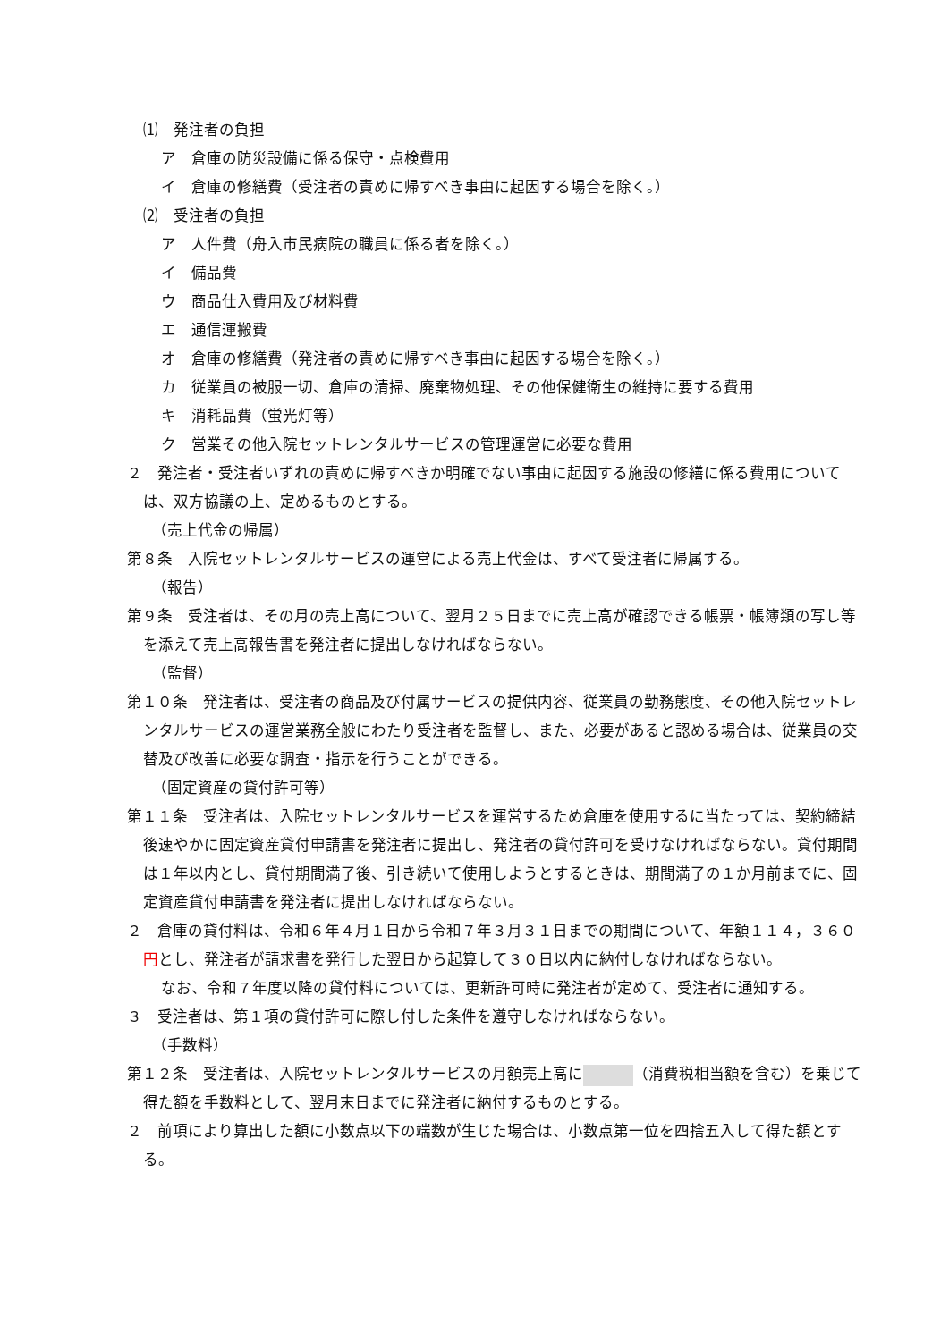⑴　発注者の負担
ア　倉庫の防災設備に係る保守・点検費用
イ　倉庫の修繕費（受注者の責めに帰すべき事由に起因する場合を除く。）
⑵　受注者の負担
ア　人件費（舟入市民病院の職員に係る者を除く。）
イ　備品費
ウ　商品仕入費用及び材料費
エ　通信運搬費
オ　倉庫の修繕費（発注者の責めに帰すべき事由に起因する場合を除く。）
カ　従業員の被服一切、倉庫の清掃、廃棄物処理、その他保健衛生の維持に要する費用
キ　消耗品費（蛍光灯等）
ク　営業その他入院セットレンタルサービスの管理運営に必要な費用
２　発注者・受注者いずれの責めに帰すべきか明確でない事由に起因する施設の修繕に係る費用については、双方協議の上、定めるものとする。
（売上代金の帰属）
第８条　入院セットレンタルサービスの運営による売上代金は、すべて受注者に帰属する。
（報告）
第９条　受注者は、その月の売上高について、翌月２５日までに売上高が確認できる帳票・帳簿類の写し等を添えて売上高報告書を発注者に提出しなければならない。
（監督）
第１０条　発注者は、受注者の商品及び付属サービスの提供内容、従業員の勤務態度、その他入院セットレンタルサービスの運営業務全般にわたり受注者を監督し、また、必要があると認める場合は、従業員の交替及び改善に必要な調査・指示を行うことができる。
（固定資産の貸付許可等）
第１１条　受注者は、入院セットレンタルサービスを運営するため倉庫を使用するに当たっては、契約締結後速やかに固定資産貸付申請書を発注者に提出し、発注者の貸付許可を受けなければならない。貸付期間は１年以内とし、貸付期間満了後、引き続いて使用しようとするときは、期間満了の１か月前までに、固定資産貸付申請書を発注者に提出しなければならない。
２　倉庫の貸付料は、令和６年４月１日から令和７年３月３１日までの期間について、年額１１４，３６０円とし、発注者が請求書を発行した翌日から起算して３０日以内に納付しなければならない。
なお、令和７年度以降の貸付料については、更新許可時に発注者が定めて、受注者に通知する。
３　受注者は、第１項の貸付許可に際し付した条件を遵守しなければならない。
（手数料）
第１２条　受注者は、入院セットレンタルサービスの月額売上高に （消費税相当額を含む）を乗じて得た額を手数料として、翌月末日までに発注者に納付するものとする。
２　前項により算出した額に小数点以下の端数が生じた場合は、小数点第一位を四捨五入して得た額とする。